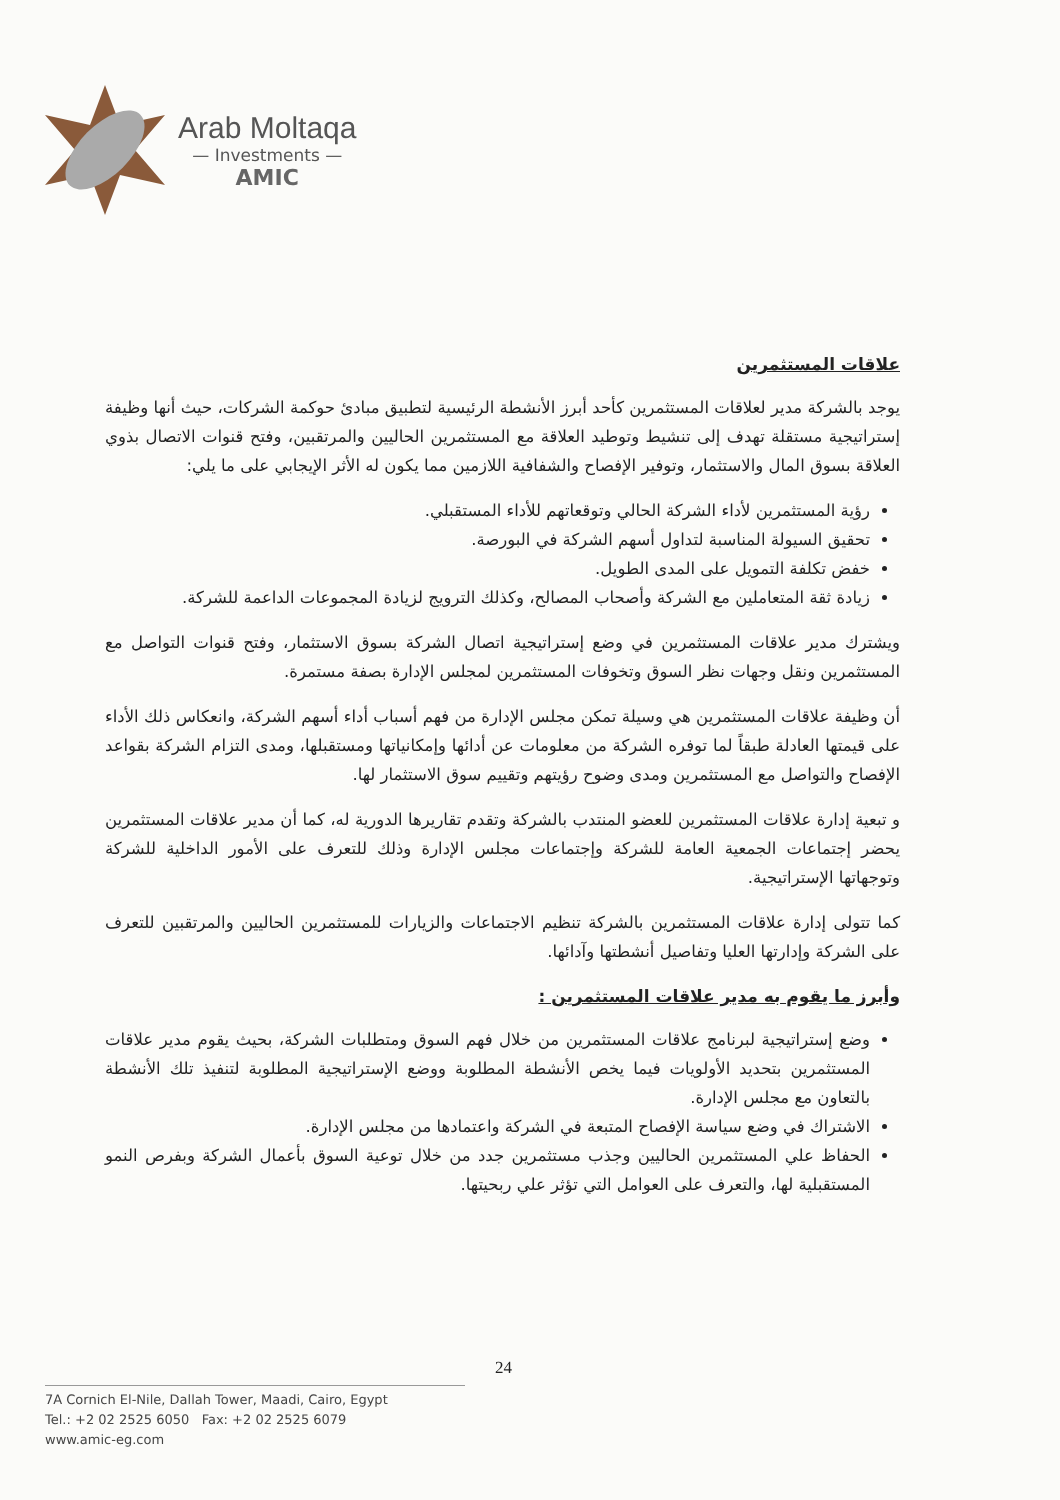Arab Moltaqa
— Investments —
AMIC
علاقات المستثمرين
يوجد بالشركة مدير لعلاقات المستثمرين كأحد أبرز الأنشطة الرئيسية لتطبيق مبادئ حوكمة الشركات، حيث أنها وظيفة إستراتيجية مستقلة تهدف إلى تنشيط وتوطيد العلاقة مع المستثمرين الحاليين والمرتقبين، وفتح قنوات الاتصال بذوي العلاقة بسوق المال والاستثمار، وتوفير الإفصاح والشفافية اللازمين مما يكون له الأثر الإيجابي على ما يلي:
رؤية المستثمرين لأداء الشركة الحالي وتوقعاتهم للأداء المستقبلي.
تحقيق السيولة المناسبة لتداول أسهم الشركة في البورصة.
خفض تكلفة التمويل على المدى الطويل.
زيادة ثقة المتعاملين مع الشركة وأصحاب المصالح، وكذلك الترويج لزيادة المجموعات الداعمة للشركة.
ويشترك مدير علاقات المستثمرين في وضع إستراتيجية اتصال الشركة بسوق الاستثمار، وفتح قنوات التواصل مع المستثمرين ونقل وجهات نظر السوق وتخوفات المستثمرين لمجلس الإدارة بصفة مستمرة.
أن وظيفة علاقات المستثمرين هي وسيلة تمكن مجلس الإدارة من فهم أسباب أداء أسهم الشركة، وانعكاس ذلك الأداء على قيمتها العادلة طبقاً لما توفره الشركة من معلومات عن أدائها وإمكانياتها ومستقبلها، ومدى التزام الشركة بقواعد الإفصاح والتواصل مع المستثمرين ومدى وضوح رؤيتهم وتقييم سوق الاستثمار لها.
و تبعية إدارة علاقات المستثمرين للعضو المنتدب بالشركة وتقدم تقاريرها الدورية له، كما أن مدير علاقات المستثمرين يحضر إجتماعات الجمعية العامة للشركة وإجتماعات مجلس الإدارة وذلك للتعرف على الأمور الداخلية للشركة وتوجهاتها الإستراتيجية.
كما تتولى إدارة علاقات المستثمرين بالشركة تنظيم الاجتماعات والزيارات للمستثمرين الحاليين والمرتقبين للتعرف على الشركة وإدارتها العليا وتفاصيل أنشطتها وآدائها.
وأبرز ما يقوم به مدير علاقات المستثمرين :
وضع إستراتيجية لبرنامج علاقات المستثمرين من خلال فهم السوق ومتطلبات الشركة، بحيث يقوم مدير علاقات المستثمرين بتحديد الأولويات فيما يخص الأنشطة المطلوبة ووضع الإستراتيجية المطلوبة لتنفيذ تلك الأنشطة بالتعاون مع مجلس الإدارة.
الاشتراك في وضع سياسة الإفصاح المتبعة في الشركة واعتمادها من مجلس الإدارة.
الحفاظ علي المستثمرين الحاليين وجذب مستثمرين جدد من خلال توعية السوق بأعمال الشركة وبفرص النمو المستقبلية لها، والتعرف على العوامل التي تؤثر علي ربحيتها.
24
7A Cornich El-Nile, Dallah Tower, Maadi, Cairo, Egypt
Tel.: +2 02 2525 6050 Fax: +2 02 2525 6079
www.amic-eg.com